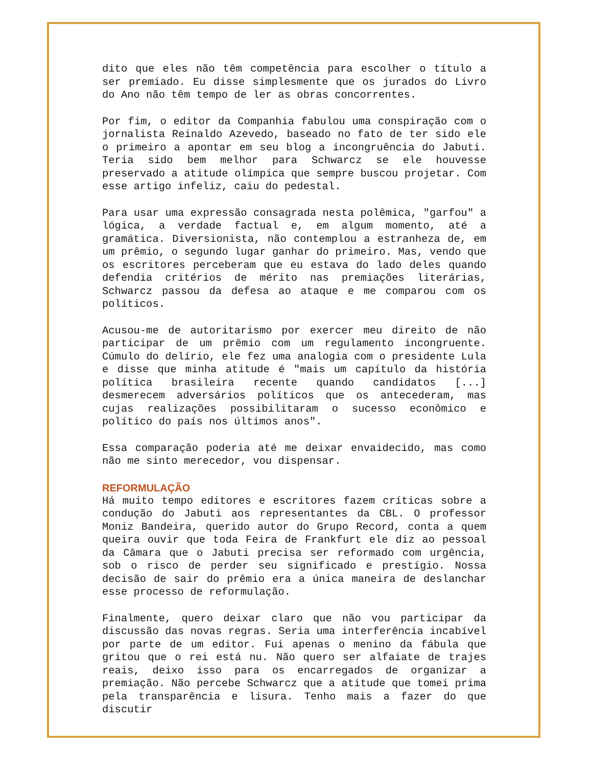dito que eles não têm competência para escolher o título a ser premiado. Eu disse simplesmente que os jurados do Livro do Ano não têm tempo de ler as obras concorrentes.
Por fim, o editor da Companhia fabulou uma conspiração com o jornalista Reinaldo Azevedo, baseado no fato de ter sido ele o primeiro a apontar em seu blog a incongruência do Jabuti. Teria sido bem melhor para Schwarcz se ele houvesse preservado a atitude olímpica que sempre buscou projetar. Com esse artigo infeliz, caiu do pedestal.
Para usar uma expressão consagrada nesta polêmica, "garfou" a lógica, a verdade factual e, em algum momento, até a gramática. Diversionista, não contemplou a estranheza de, em um prêmio, o segundo lugar ganhar do primeiro. Mas, vendo que os escritores perceberam que eu estava do lado deles quando defendia critérios de mérito nas premiações literárias, Schwarcz passou da defesa ao ataque e me comparou com os políticos.
Acusou-me de autoritarismo por exercer meu direito de não participar de um prêmio com um regulamento incongruente. Cúmulo do delírio, ele fez uma analogia com o presidente Lula e disse que minha atitude é "mais um capítulo da história política brasileira recente quando candidatos [...] desmerecem adversários políticos que os antecederam, mas cujas realizações possibilitaram o sucesso econômico e político do país nos últimos anos".
Essa comparação poderia até me deixar envaidecido, mas como não me sinto merecedor, vou dispensar.
REFORMULAÇÃO
Há muito tempo editores e escritores fazem críticas sobre a condução do Jabuti aos representantes da CBL. O professor Moniz Bandeira, querido autor do Grupo Record, conta a quem queira ouvir que toda Feira de Frankfurt ele diz ao pessoal da Câmara que o Jabuti precisa ser reformado com urgência, sob o risco de perder seu significado e prestígio. Nossa decisão de sair do prêmio era a única maneira de deslanchar esse processo de reformulação.
Finalmente, quero deixar claro que não vou participar da discussão das novas regras. Seria uma interferência incabível por parte de um editor. Fui apenas o menino da fábula que gritou que o rei está nu. Não quero ser alfaiate de trajes reais, deixo isso para os encarregados de organizar a premiação. Não percebe Schwarcz que a atitude que tomei prima pela transparência e lisura. Tenho mais a fazer do que discutir